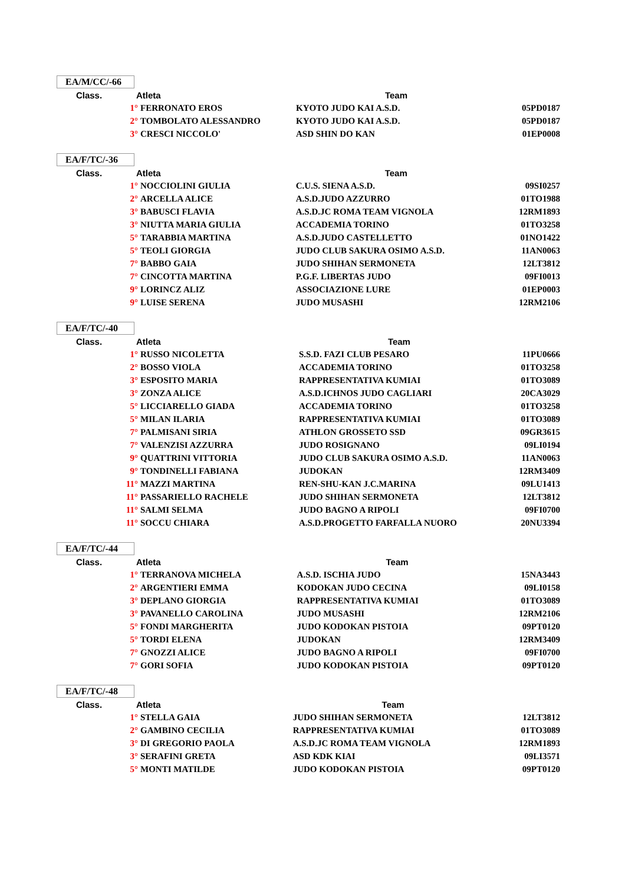EA/M/CC/-66
| Class. | Atleta | | Team | |
| --- | --- | --- | --- | --- |
| | 1° | FERRONATO EROS | KYOTO JUDO KAI A.S.D. | 05PD0187 |
| | 2° | TOMBOLATO ALESSANDRO | KYOTO JUDO KAI A.S.D. | 05PD0187 |
| | 3° | CRESCI NICCOLO' | ASD SHIN DO KAN | 01EP0008 |
EA/F/TC/-36
| Class. | Atleta | | Team | |
| --- | --- | --- | --- | --- |
| | 1° | NOCCIOLINI GIULIA | C.U.S. SIENA A.S.D. | 09SI0257 |
| | 2° | ARCELLA ALICE | A.S.D.JUDO AZZURRO | 01TO1988 |
| | 3° | BABUSCI FLAVIA | A.S.D.JC ROMA TEAM VIGNOLA | 12RM1893 |
| | 3° | NIUTTA MARIA GIULIA | ACCADEMIA TORINO | 01TO3258 |
| | 5° | TARABBIA MARTINA | A.S.D.JUDO CASTELLETTO | 01NO1422 |
| | 5° | TEOLI GIORGIA | JUDO CLUB SAKURA OSIMO A.S.D. | 11AN0063 |
| | 7° | BABBO GAIA | JUDO SHIHAN SERMONETA | 12LT3812 |
| | 7° | CINCOTTA MARTINA | P.G.F. LIBERTAS JUDO | 09FI0013 |
| | 9° | LORINCZ ALIZ | ASSOCIAZIONE LURE | 01EP0003 |
| | 9° | LUISE SERENA | JUDO MUSASHI | 12RM2106 |
EA/F/TC/-40
| Class. | Atleta | | Team | |
| --- | --- | --- | --- | --- |
| | 1° | RUSSO NICOLETTA | S.S.D. FAZI CLUB PESARO | 11PU0666 |
| | 2° | BOSSO VIOLA | ACCADEMIA TORINO | 01TO3258 |
| | 3° | ESPOSITO MARIA | RAPPRESENTATIVA KUMIAI | 01TO3089 |
| | 3° | ZONZA ALICE | A.S.D.ICHNOS JUDO CAGLIARI | 20CA3029 |
| | 5° | LICCIARELLO GIADA | ACCADEMIA TORINO | 01TO3258 |
| | 5° | MILAN ILARIA | RAPPRESENTATIVA KUMIAI | 01TO3089 |
| | 7° | PALMISANI SIRIA | ATHLON GROSSETO SSD | 09GR3615 |
| | 7° | VALENZISI AZZURRA | JUDO ROSIGNANO | 09LI0194 |
| | 9° | QUATTRINI VITTORIA | JUDO CLUB SAKURA OSIMO A.S.D. | 11AN0063 |
| | 9° | TONDINELLI FABIANA | JUDOKAN | 12RM3409 |
| | 11° | MAZZI MARTINA | REN-SHU-KAN J.C.MARINA | 09LU1413 |
| | 11° | PASSARIELLO RACHELE | JUDO SHIHAN SERMONETA | 12LT3812 |
| | 11° | SALMI SELMA | JUDO BAGNO A RIPOLI | 09FI0700 |
| | 11° | SOCCU CHIARA | A.S.D.PROGETTO FARFALLA NUORO | 20NU3394 |
EA/F/TC/-44
| Class. | Atleta | | Team | |
| --- | --- | --- | --- | --- |
| | 1° | TERRANOVA MICHELA | A.S.D. ISCHIA JUDO | 15NA3443 |
| | 2° | ARGENTIERI EMMA | KODOKAN JUDO CECINA | 09LI0158 |
| | 3° | DEPLANO GIORGIA | RAPPRESENTATIVA KUMIAI | 01TO3089 |
| | 3° | PAVANELLO CAROLINA | JUDO MUSASHI | 12RM2106 |
| | 5° | FONDI MARGHERITA | JUDO KODOKAN PISTOIA | 09PT0120 |
| | 5° | TORDI ELENA | JUDOKAN | 12RM3409 |
| | 7° | GNOZZI ALICE | JUDO BAGNO A RIPOLI | 09FI0700 |
| | 7° | GORI SOFIA | JUDO KODOKAN PISTOIA | 09PT0120 |
EA/F/TC/-48
| Class. | Atleta | | Team | |
| --- | --- | --- | --- | --- |
| | 1° | STELLA GAIA | JUDO SHIHAN SERMONETA | 12LT3812 |
| | 2° | GAMBINO CECILIA | RAPPRESENTATIVA KUMIAI | 01TO3089 |
| | 3° | DI GREGORIO PAOLA | A.S.D.JC ROMA TEAM VIGNOLA | 12RM1893 |
| | 3° | SERAFINI GRETA | ASD KDK KIAI | 09LI3571 |
| | 5° | MONTI MATILDE | JUDO KODOKAN PISTOIA | 09PT0120 |